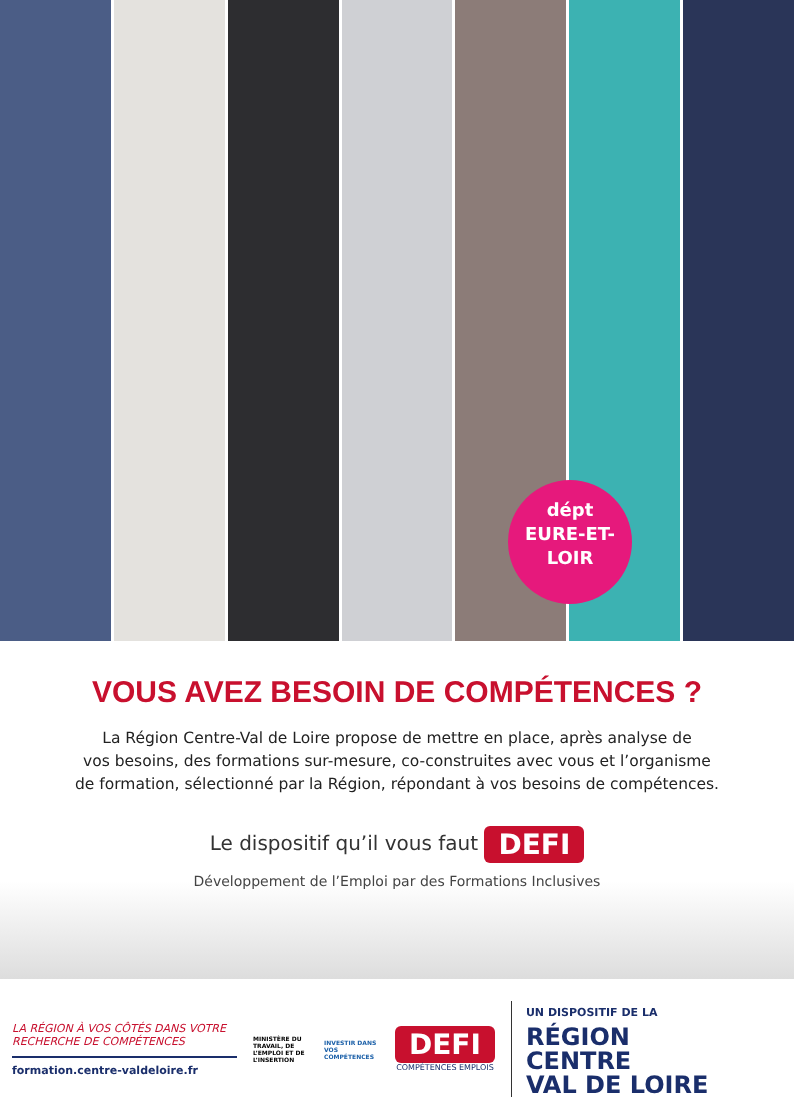dépt
EURE-ET-
LOIR
VOUS AVEZ BESOIN DE COMPÉTENCES ?
La Région Centre-Val de Loire propose de mettre en place, après analyse de
vos besoins, des formations sur-mesure, co-construites avec vous et l’organisme
de formation, sélectionné par la Région, répondant à vos besoins de compétences.
Le dispositif qu’il vous faut DEFI
Développement de l’Emploi par des Formations Inclusives
LA RÉGION À VOS CÔTÉS DANS VOTRE RECHERCHE DE COMPÉTENCES
formation.centre-valdeloire.fr
MINISTÈRE DU TRAVAIL, DE L’EMPLOI ET DE L’INSERTION
INVESTIR DANS VOS COMPÉTENCES
DEFI
COMPÉTENCES EMPLOIS
UN DISPOSITIF DE LA
RÉGION
CENTRE
VAL DE LOIRE